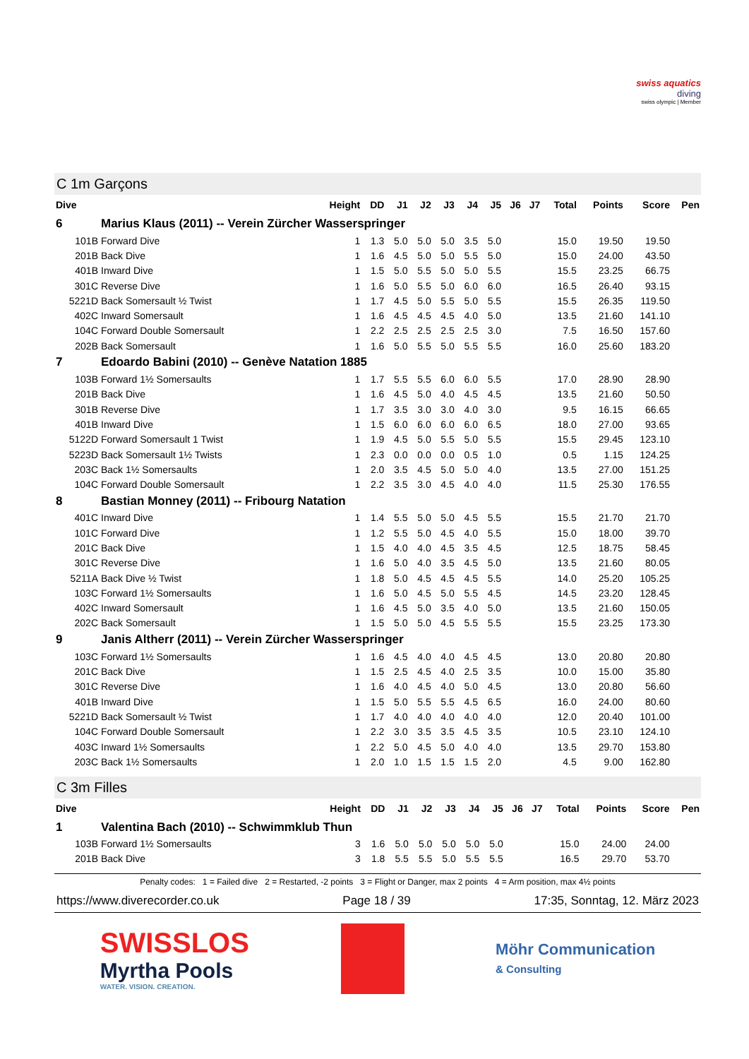swiss aquatics
diving
swiss olympic | Member
C 1m Garçons
| Dive | | Height | DD | J1 | J2 | J3 | J4 | J5 | J6 | J7 | Total | Points | Score | Pen |
| --- | --- | --- | --- | --- | --- | --- | --- | --- | --- | --- | --- | --- | --- | --- |
| 6 | Marius Klaus (2011) -- Verein Zürcher Wasserspringer | | | | | | | | | | | | | |
| 101B | Forward Dive | 1 | 1.3 | 5.0 | 5.0 | 5.0 | 3.5 | 5.0 | | | 15.0 | 19.50 | 19.50 | |
| 201B | Back Dive | 1 | 1.6 | 4.5 | 5.0 | 5.0 | 5.5 | 5.0 | | | 15.0 | 24.00 | 43.50 | |
| 401B | Inward Dive | 1 | 1.5 | 5.0 | 5.5 | 5.0 | 5.0 | 5.5 | | | 15.5 | 23.25 | 66.75 | |
| 301C | Reverse Dive | 1 | 1.6 | 5.0 | 5.5 | 5.0 | 6.0 | 6.0 | | | 16.5 | 26.40 | 93.15 | |
| 5221D | Back Somersault ½ Twist | 1 | 1.7 | 4.5 | 5.0 | 5.5 | 5.0 | 5.5 | | | 15.5 | 26.35 | 119.50 | |
| 402C | Inward Somersault | 1 | 1.6 | 4.5 | 4.5 | 4.5 | 4.0 | 5.0 | | | 13.5 | 21.60 | 141.10 | |
| 104C | Forward Double Somersault | 1 | 2.2 | 2.5 | 2.5 | 2.5 | 2.5 | 3.0 | | | 7.5 | 16.50 | 157.60 | |
| 202B | Back Somersault | 1 | 1.6 | 5.0 | 5.5 | 5.0 | 5.5 | 5.5 | | | 16.0 | 25.60 | 183.20 | |
| 7 | Edoardo Babini (2010) -- Genève Natation 1885 | | | | | | | | | | | | | |
| 103B | Forward 1½ Somersaults | 1 | 1.7 | 5.5 | 5.5 | 6.0 | 6.0 | 5.5 | | | 17.0 | 28.90 | 28.90 | |
| 201B | Back Dive | 1 | 1.6 | 4.5 | 5.0 | 4.0 | 4.5 | 4.5 | | | 13.5 | 21.60 | 50.50 | |
| 301B | Reverse Dive | 1 | 1.7 | 3.5 | 3.0 | 3.0 | 4.0 | 3.0 | | | 9.5 | 16.15 | 66.65 | |
| 401B | Inward Dive | 1 | 1.5 | 6.0 | 6.0 | 6.0 | 6.0 | 6.5 | | | 18.0 | 27.00 | 93.65 | |
| 5122D | Forward Somersault 1 Twist | 1 | 1.9 | 4.5 | 5.0 | 5.5 | 5.0 | 5.5 | | | 15.5 | 29.45 | 123.10 | |
| 5223D | Back Somersault 1½ Twists | 1 | 2.3 | 0.0 | 0.0 | 0.0 | 0.5 | 1.0 | | | 0.5 | 1.15 | 124.25 | |
| 203C | Back 1½ Somersaults | 1 | 2.0 | 3.5 | 4.5 | 5.0 | 5.0 | 4.0 | | | 13.5 | 27.00 | 151.25 | |
| 104C | Forward Double Somersault | 1 | 2.2 | 3.5 | 3.0 | 4.5 | 4.0 | 4.0 | | | 11.5 | 25.30 | 176.55 | |
| 8 | Bastian Monney (2011) -- Fribourg Natation | | | | | | | | | | | | | |
| 401C | Inward Dive | 1 | 1.4 | 5.5 | 5.0 | 5.0 | 4.5 | 5.5 | | | 15.5 | 21.70 | 21.70 | |
| 101C | Forward Dive | 1 | 1.2 | 5.5 | 5.0 | 4.5 | 4.0 | 5.5 | | | 15.0 | 18.00 | 39.70 | |
| 201C | Back Dive | 1 | 1.5 | 4.0 | 4.0 | 4.5 | 3.5 | 4.5 | | | 12.5 | 18.75 | 58.45 | |
| 301C | Reverse Dive | 1 | 1.6 | 5.0 | 4.0 | 3.5 | 4.5 | 5.0 | | | 13.5 | 21.60 | 80.05 | |
| 5211A | Back Dive ½ Twist | 1 | 1.8 | 5.0 | 4.5 | 4.5 | 4.5 | 5.5 | | | 14.0 | 25.20 | 105.25 | |
| 103C | Forward 1½ Somersaults | 1 | 1.6 | 5.0 | 4.5 | 5.0 | 5.5 | 4.5 | | | 14.5 | 23.20 | 128.45 | |
| 402C | Inward Somersault | 1 | 1.6 | 4.5 | 5.0 | 3.5 | 4.0 | 5.0 | | | 13.5 | 21.60 | 150.05 | |
| 202C | Back Somersault | 1 | 1.5 | 5.0 | 5.0 | 4.5 | 5.5 | 5.5 | | | 15.5 | 23.25 | 173.30 | |
| 9 | Janis Altherr (2011) -- Verein Zürcher Wasserspringer | | | | | | | | | | | | | |
| 103C | Forward 1½ Somersaults | 1 | 1.6 | 4.5 | 4.0 | 4.0 | 4.5 | 4.5 | | | 13.0 | 20.80 | 20.80 | |
| 201C | Back Dive | 1 | 1.5 | 2.5 | 4.5 | 4.0 | 2.5 | 3.5 | | | 10.0 | 15.00 | 35.80 | |
| 301C | Reverse Dive | 1 | 1.6 | 4.0 | 4.5 | 4.0 | 5.0 | 4.5 | | | 13.0 | 20.80 | 56.60 | |
| 401B | Inward Dive | 1 | 1.5 | 5.0 | 5.5 | 5.5 | 4.5 | 6.5 | | | 16.0 | 24.00 | 80.60 | |
| 5221D | Back Somersault ½ Twist | 1 | 1.7 | 4.0 | 4.0 | 4.0 | 4.0 | 4.0 | | | 12.0 | 20.40 | 101.00 | |
| 104C | Forward Double Somersault | 1 | 2.2 | 3.0 | 3.5 | 3.5 | 4.5 | 3.5 | | | 10.5 | 23.10 | 124.10 | |
| 403C | Inward 1½ Somersaults | 1 | 2.2 | 5.0 | 4.5 | 5.0 | 4.0 | 4.0 | | | 13.5 | 29.70 | 153.80 | |
| 203C | Back 1½ Somersaults | 1 | 2.0 | 1.0 | 1.5 | 1.5 | 1.5 | 2.0 | | | 4.5 | 9.00 | 162.80 | |
C 3m Filles
| Dive | | Height | DD | J1 | J2 | J3 | J4 | J5 | J6 | J7 | Total | Points | Score | Pen |
| --- | --- | --- | --- | --- | --- | --- | --- | --- | --- | --- | --- | --- | --- | --- |
| 1 | Valentina Bach (2010) -- Schwimmklub Thun | | | | | | | | | | | | | |
| 103B | Forward 1½ Somersaults | 3 | 1.6 | 5.0 | 5.0 | 5.0 | 5.0 | 5.0 | | | 15.0 | 24.00 | 24.00 | |
| 201B | Back Dive | 3 | 1.8 | 5.5 | 5.5 | 5.0 | 5.5 | 5.5 | | | 16.5 | 29.70 | 53.70 | |
Penalty codes: 1 = Failed dive 2 = Restarted, -2 points 3 = Flight or Danger, max 2 points 4 = Arm position, max 4½ points
https://www.diverecorder.co.uk Page 18 / 39 17:35, Sonntag, 12. März 2023
SWISSLOS
Myrtha Pools
WATER. VISION. CREATION.
Möhr Communication
& Consulting